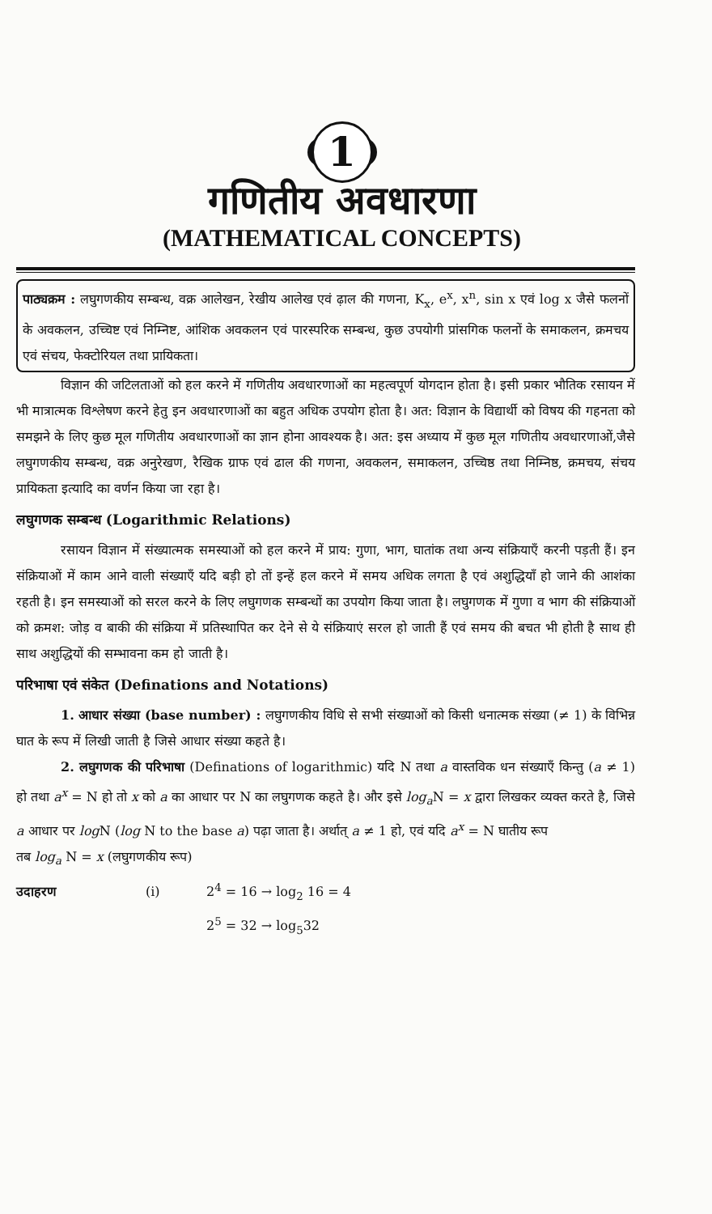1
गणितीय अवधारणा
(MATHEMATICAL CONCEPTS)
पाठ्यक्रम : लघुगणकीय सम्बन्ध, वक्र आलेखन, रेखीय आलेख एवं ढ़ाल की गणना, K<sub>x</sub>, e<sup>x</sup>, x<sup>n</sup>, sin x एवं log x जैसे फलनों के अवकलन, उच्चिष्ट एवं निम्निष्ट, आंशिक अवकलन एवं पारस्परिक सम्बन्ध, कुछ उपयोगी प्रांसगिक फलनों के समाकलन, क्रमचय एवं संचय, फेक्टोरियल तथा प्रायिकता।
विज्ञान की जटिलताओं को हल करने में गणितीय अवधारणाओं का महत्वपूर्ण योगदान होता है। इसी प्रकार भौतिक रसायन में भी मात्रात्मक विश्लेषण करने हेतु इन अवधारणाओं का बहुत अधिक उपयोग होता है। अत: विज्ञान के विद्यार्थी को विषय की गहनता को समझने के लिए कुछ मूल गणितीय अवधारणाओं का ज्ञान होना आवश्यक है। अत: इस अध्याय में कुछ मूल गणितीय अवधारणाओं,जैसे लघुगणकीय सम्बन्ध, वक्र अनुरेखण, रैखिक ग्राफ एवं ढाल की गणना, अवकलन, समाकलन, उच्चिष्ठ तथा निम्निष्ठ, क्रमचय, संचय प्रायिकता इत्यादि का वर्णन किया जा रहा है।
लघुगणक सम्बन्ध (Logarithmic Relations)
रसायन विज्ञान में संख्यात्मक समस्याओं को हल करने में प्राय: गुणा, भाग, घातांक तथा अन्य संक्रियाएँ करनी पड़ती हैं। इन संक्रियाओं में काम आने वाली संख्याएँ यदि बड़ी हो तों इन्हें हल करने में समय अधिक लगता है एवं अशुद्धियाँ हो जाने की आशंका रहती है। इन समस्याओं को सरल करने के लिए लघुगणक सम्बन्धों का उपयोग किया जाता है। लघुगणक में गुणा व भाग की संक्रियाओं को क्रमश: जोड़ व बाकी की संक्रिया में प्रतिस्थापित कर देने से ये संक्रियाएं सरल हो जाती हैं एवं समय की बचत भी होती है साथ ही साथ अशुद्धियों की सम्भावना कम हो जाती है।
परिभाषा एवं संकेत (Definations and Notations)
1. आधार संख्या (base number) : लघुगणकीय विधि से सभी संख्याओं को किसी धनात्मक संख्या (≠ 1) के विभिन्न घात के रूप में लिखी जाती है जिसे आधार संख्या कहते है।
2. लघुगणक की परिभाषा (Definations of logarithmic) यदि N तथा a वास्तविक धन संख्याएँ किन्तु (a ≠ 1) हो तथा a<sup>x</sup> = N हो तो x को a का आधार पर N का लघुगणक कहते है। और इसे log<sub>a</sub> N = x द्वारा लिखकर व्यक्त करते है, जिसे a आधार पर log N (log N to the base a) पढ़ा जाता है। अर्थात् a ≠ 1 हो, एवं यदि a<sup>x</sup> = N घातीय रूप
तब log<sub>a</sub> N = x (लघुगणकीय रूप)
उदाहरण (i) 2<sup>4</sup> = 16 → log<sub>2</sub> 16 = 4
2<sup>5</sup> = 32 → log<sub>5</sub>32